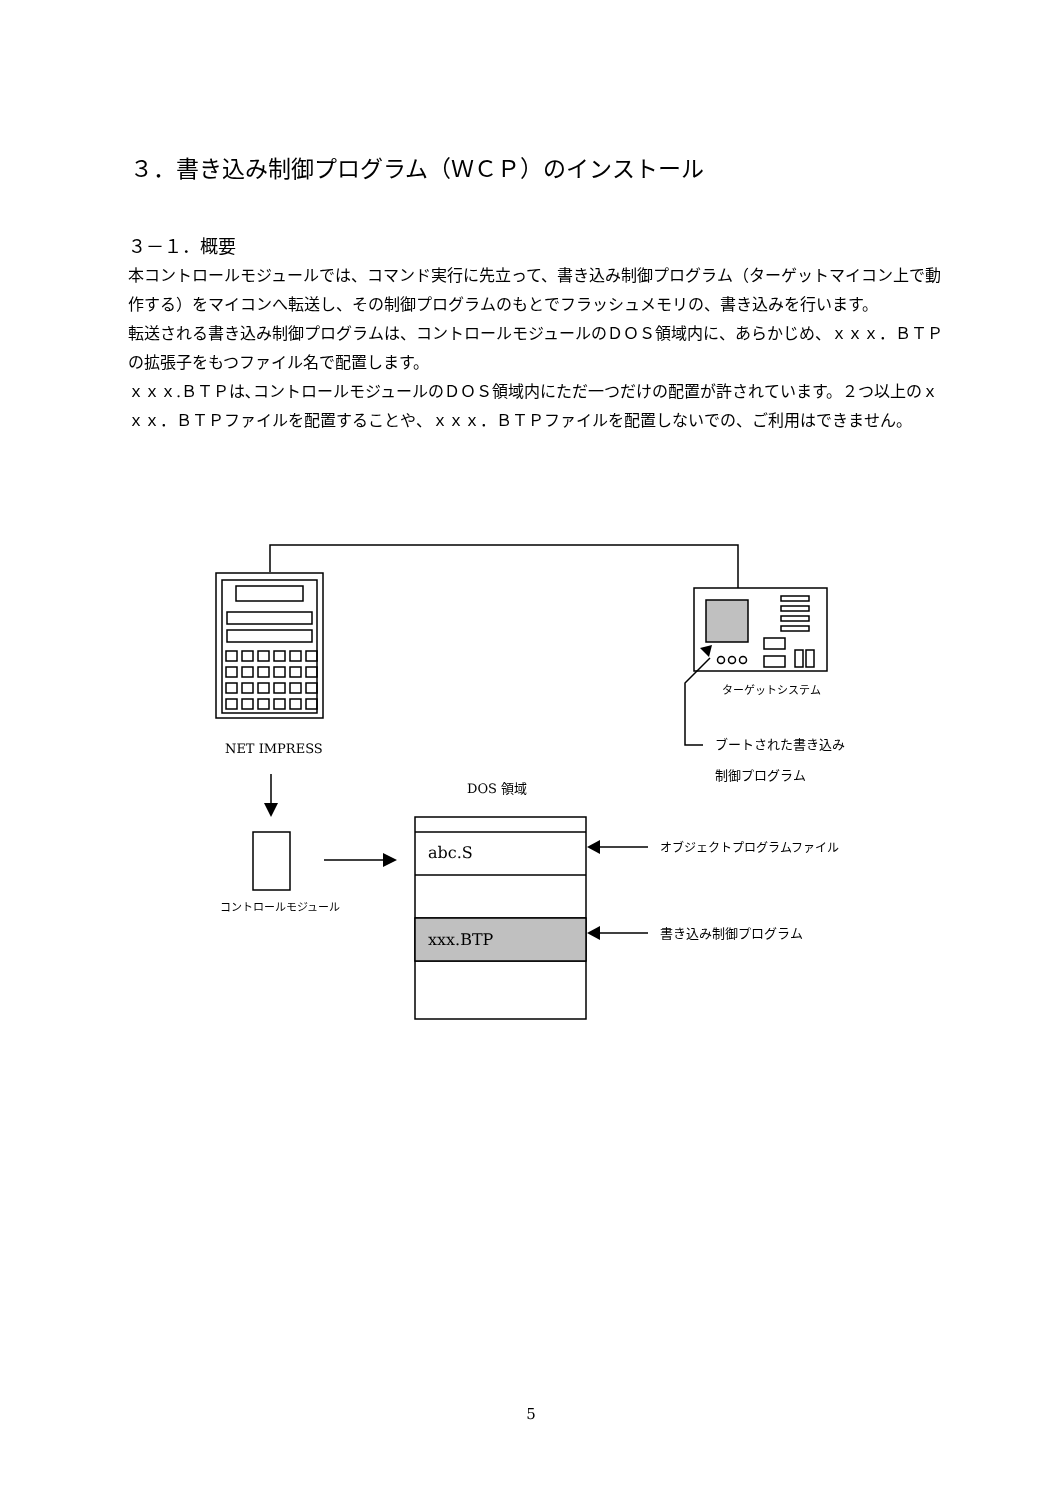３．書き込み制御プログラム（ＷＣＰ）のインストール
３－１．概要
本コントロールモジュールでは、コマンド実行に先立って、書き込み制御プログラム（ターゲットマイコン上で動作する）をマイコンへ転送し、その制御プログラムのもとでフラッシュメモリの、書き込みを行います。
転送される書き込み制御プログラムは、コントロールモジュールのＤＯＳ領域内に、あらかじめ、ｘｘｘ．ＢＴＰの拡張子をもつファイル名で配置します。
ｘｘｘ.ＢＴＰは､コントロールモジュールのＤＯＳ領域内にただ一つだけの配置が許されています。２つ以上のｘｘｘ．ＢＴＰファイルを配置することや、ｘｘｘ．ＢＴＰファイルを配置しないでの、ご利用はできません。
NET IMPRESS
ターゲットシステム
ブートされた書き込み
制御プログラム
DOS 領域
コントロールモジュール
abc.S
xxx.BTP
オブジェクトプログラムファイル
書き込み制御プログラム
5